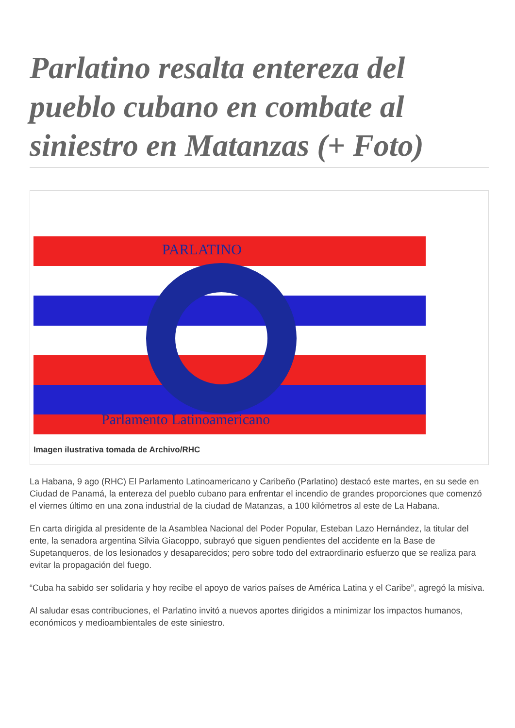Parlatino resalta entereza del pueblo cubano en combate al siniestro en Matanzas (+ Foto)
PARLATINO
Parlamento Latinoamericano
Imagen ilustrativa tomada de Archivo/RHC
La Habana, 9 ago (RHC) El Parlamento Latinoamericano y Caribeño (Parlatino) destacó este martes, en su sede en Ciudad de Panamá, la entereza del pueblo cubano para enfrentar el incendio de grandes proporciones que comenzó el viernes último en una zona industrial de la ciudad de Matanzas, a 100 kilómetros al este de La Habana.
En carta dirigida al presidente de la Asamblea Nacional del Poder Popular, Esteban Lazo Hernández, la titular del ente, la senadora argentina Silvia Giacoppo, subrayó que siguen pendientes del accidente en la Base de Supetanqueros, de los lesionados y desaparecidos; pero sobre todo del extraordinario esfuerzo que se realiza para evitar la propagación del fuego.
“Cuba ha sabido ser solidaria y hoy recibe el apoyo de varios países de América Latina y el Caribe”, agregó la misiva.
Al saludar esas contribuciones, el Parlatino invitó a nuevos aportes dirigidos a minimizar los impactos humanos, económicos y medioambientales de este siniestro.